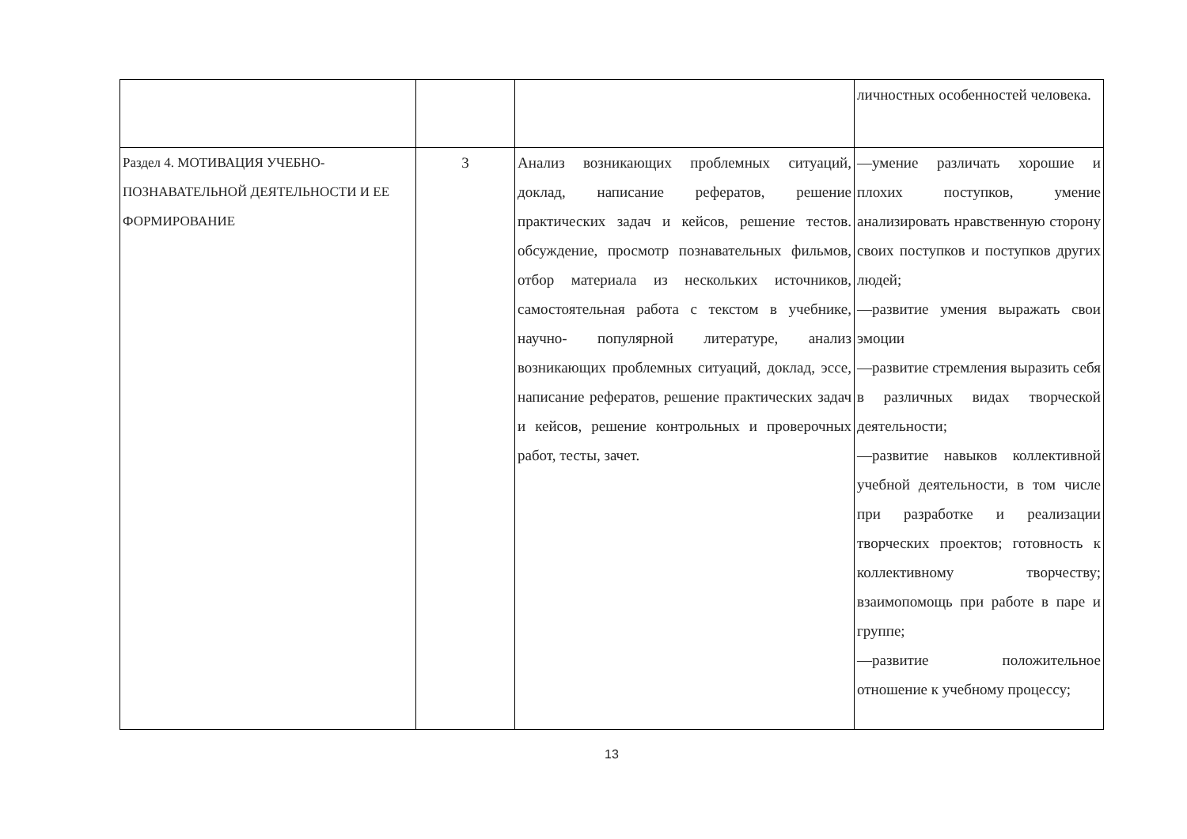| | | | личностных особенностей человека. |
| Раздел 4. МОТИВАЦИЯ УЧЕБНО-ПОЗНАВАТЕЛЬНОЙ ДЕЯТЕЛЬНОСТИ И ЕЕ ФОРМИРОВАНИЕ | 3 | Анализ возникающих проблемных ситуаций, доклад, написание рефератов, решение практических задач и кейсов, решение тестов. обсуждение, просмотр познавательных фильмов, отбор материала из нескольких источников, самостоятельная работа с текстом в учебнике, научно- популярной литературе, анализ возникающих проблемных ситуаций, доклад, эссе, написание рефератов, решение практических задач и кейсов, решение контрольных и проверочных работ, тесты, зачет. | —умение различать хорошие и плохих поступков, умение анализировать нравственную сторону своих поступков и поступков других людей; —развитие умения выражать свои эмоции —развитие стремления выразить себя в различных видах творческой деятельности; —развитие навыков коллективной учебной деятельности, в том числе при разработке и реализации творческих проектов; готовность к коллективному творчеству; взаимопомощь при работе в паре и группе; —развитие положительное отношение к учебному процессу; |
13